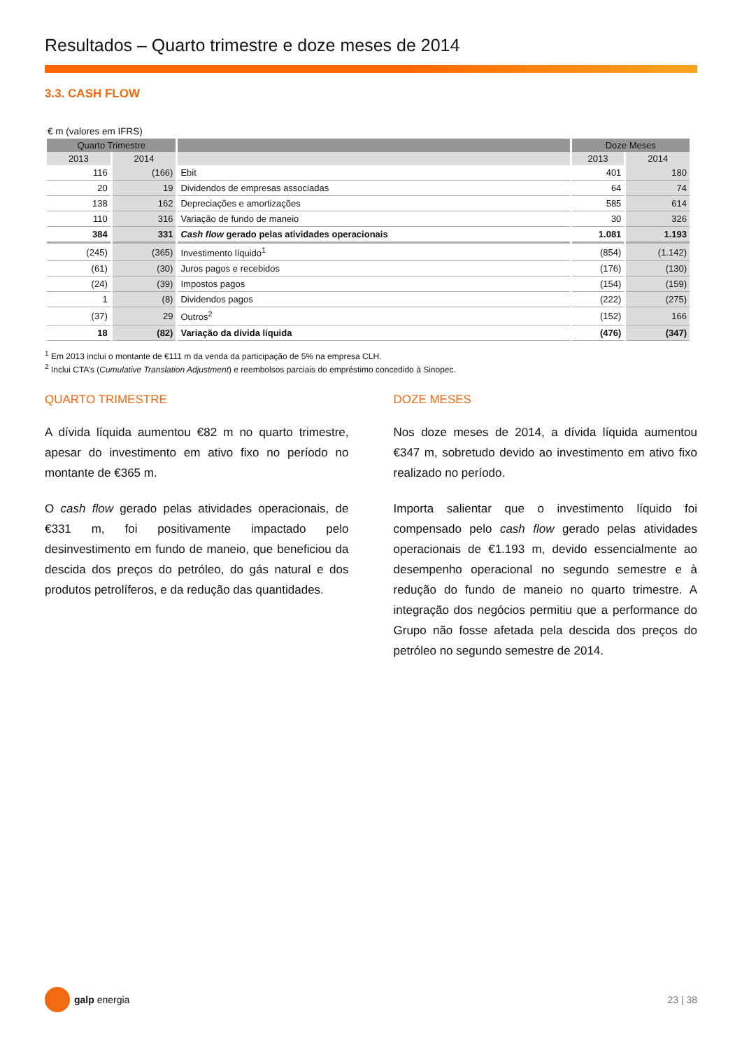Resultados – Quarto trimestre e doze meses de 2014
3.3. CASH FLOW
€ m (valores em IFRS)
| Quarto Trimestre | | | Doze Meses | |
| --- | --- | --- | --- | --- |
| 2013 | 2014 | | 2013 | 2014 |
| 116 | (166) | Ebit | 401 | 180 |
| 20 | 19 | Dividendos de empresas associadas | 64 | 74 |
| 138 | 162 | Depreciações e amortizações | 585 | 614 |
| 110 | 316 | Variação de fundo de maneio | 30 | 326 |
| 384 | 331 | Cash flow gerado pelas atividades operacionais | 1.081 | 1.193 |
| (245) | (365) | Investimento líquido<sup>1</sup> | (854) | (1.142) |
| (61) | (30) | Juros pagos e recebidos | (176) | (130) |
| (24) | (39) | Impostos pagos | (154) | (159) |
| 1 | (8) | Dividendos pagos | (222) | (275) |
| (37) | 29 | Outros<sup>2</sup> | (152) | 166 |
| 18 | (82) | Variação da dívida líquida | (476) | (347) |
<sup>1</sup> Em 2013 inclui o montante de €111 m da venda da participação de 5% na empresa CLH.
<sup>2</sup> Inclui CTA’s (Cumulative Translation Adjustment) e reembolsos parciais do empréstimo concedido à Sinopec.
QUARTO TRIMESTRE
A dívida líquida aumentou €82 m no quarto trimestre, apesar do investimento em ativo fixo no período no montante de €365 m.
O cash flow gerado pelas atividades operacionais, de €331 m, foi positivamente impactado pelo desinvestimento em fundo de maneio, que beneficiou da descida dos preços do petróleo, do gás natural e dos produtos petrolíferos, e da redução das quantidades.
DOZE MESES
Nos doze meses de 2014, a dívida líquida aumentou €347 m, sobretudo devido ao investimento em ativo fixo realizado no período.
Importa salientar que o investimento líquido foi compensado pelo cash flow gerado pelas atividades operacionais de €1.193 m, devido essencialmente ao desempenho operacional no segundo semestre e à redução do fundo de maneio no quarto trimestre. A integração dos negócios permitiu que a performance do Grupo não fosse afetada pela descida dos preços do petróleo no segundo semestre de 2014.
galp energia 23 | 38